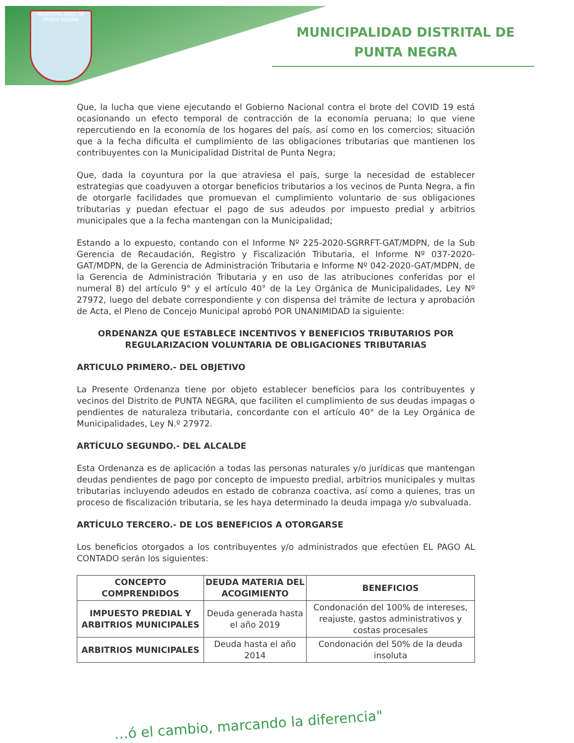MUNICIPALIDAD DE PUNTA NEGRA
MUNICIPALIDAD DISTRITAL DE PUNTA NEGRA
Que, la lucha que viene ejecutando el Gobierno Nacional contra el brote del COVID 19 está ocasionando un efecto temporal de contracción de la economía peruana; lo que viene repercutiendo en la economía de los hogares del país, así como en los comercios; situación que a la fecha dificulta el cumplimiento de las obligaciones tributarias que mantienen los contribuyentes con la Municipalidad Distrital de Punta Negra;
Que, dada la coyuntura por la que atraviesa el país, surge la necesidad de establecer estrategias que coadyuven a otorgar beneficios tributarios a los vecinos de Punta Negra, a fin de otorgarle facilidades que promuevan el cumplimiento voluntario de sus obligaciones tributarias y puedan efectuar el pago de sus adeudos por impuesto predial y arbitrios municipales que a la fecha mantengan con la Municipalidad;
Estando a lo expuesto, contando con el Informe Nº 225-2020-SGRRFT-GAT/MDPN, de la Sub Gerencia de Recaudación, Registro y Fiscalización Tributaria, el Informe Nº 037-2020-GAT/MDPN, de la Gerencia de Administración Tributaria e Informe Nº 042-2020-GAT/MDPN, de la Gerencia de Administración Tributaria y en uso de las atribuciones conferidas por el numeral 8) del artículo 9° y el artículo 40° de la Ley Orgánica de Municipalidades, Ley Nº 27972, luego del debate correspondiente y con dispensa del trámite de lectura y aprobación de Acta, el Pleno de Concejo Municipal aprobó POR UNANIMIDAD la siguiente:
ORDENANZA QUE ESTABLECE INCENTIVOS Y BENEFICIOS TRIBUTARIOS POR REGULARIZACION VOLUNTARIA DE OBLIGACIONES TRIBUTARIAS
ARTICULO PRIMERO.- DEL OBJETIVO
La Presente Ordenanza tiene por objeto establecer beneficios para los contribuyentes y vecinos del Distrito de PUNTA NEGRA, que faciliten el cumplimiento de sus deudas impagas o pendientes de naturaleza tributaria, concordante con el artículo 40° de la Ley Orgánica de Municipalidades, Ley N.º 27972.
ARTÍCULO SEGUNDO.- DEL ALCALDE
Esta Ordenanza es de aplicación a todas las personas naturales y/o jurídicas que mantengan deudas pendientes de pago por concepto de impuesto predial, arbitrios municipales y multas tributarias incluyendo adeudos en estado de cobranza coactiva, así como a quienes, tras un proceso de fiscalización tributaria, se les haya determinado la deuda impaga y/o subvaluada.
ARTÍCULO TERCERO.- DE LOS BENEFICIOS A OTORGARSE
Los beneficios otorgados a los contribuyentes y/o administrados que efectúen EL PAGO AL CONTADO serán los siguientes:
| CONCEPTO COMPRENDIDOS | DEUDA MATERIA DEL ACOGIMIENTO | BENEFICIOS |
| --- | --- | --- |
| IMPUESTO PREDIAL Y ARBITRIOS MUNICIPALES | Deuda generada hasta el año 2019 | Condonación del 100% de intereses, reajuste, gastos administrativos y costas procesales |
| ARBITRIOS MUNICIPALES | Deuda hasta el año 2014 | Condonación del 50% de la deuda insoluta |
…ó el cambio, marcando la diferencia"